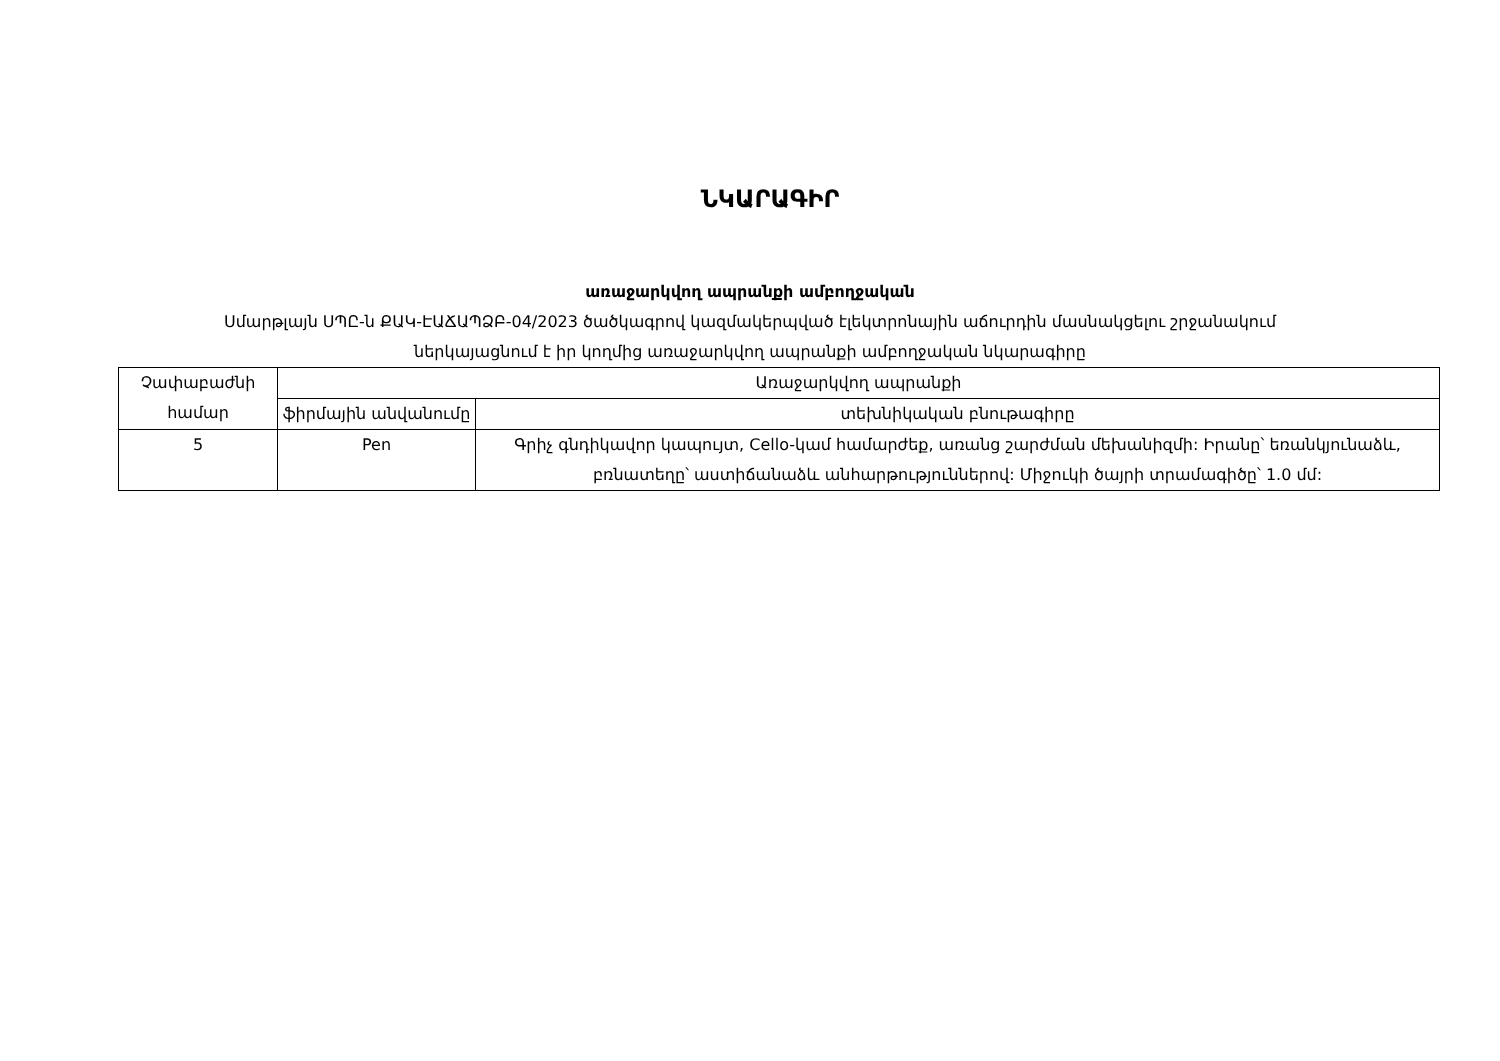ՆԿԱՐԱԳԻՐ
առաջարկվող ապրանքի ամբողջական
Սմարթլայն ՍՊԸ-ն ՔԱԿ-ԷԱՃԱՊՁԲ-04/2023 ծածկագրով կազմակերպված էլեկտրոնային աճուրդին մասնակցելու շրջանակում
ներկայացնում է իր կողմից առաջարկվող ապրանքի ամբողջական նկարագիրը
| Չափաբաժնի համար | Առաջարկվող ապրանքի | |
| --- | --- | --- |
| | ֆիրմային անվանումը | տեխնիկական բնութագիրը |
| 5 | Pen | Գրիչ գնդիկավոր կապույտ, Cello-կամ համարժեք, առանց շարժման մեխանիզմի: Իրանը՝ եռանկյունաձև, բռնատեղը՝ աստիճանաձև անհարթություններով: Միջուկի ծայրի տրամագիծը՝ 1.0 մմ: |